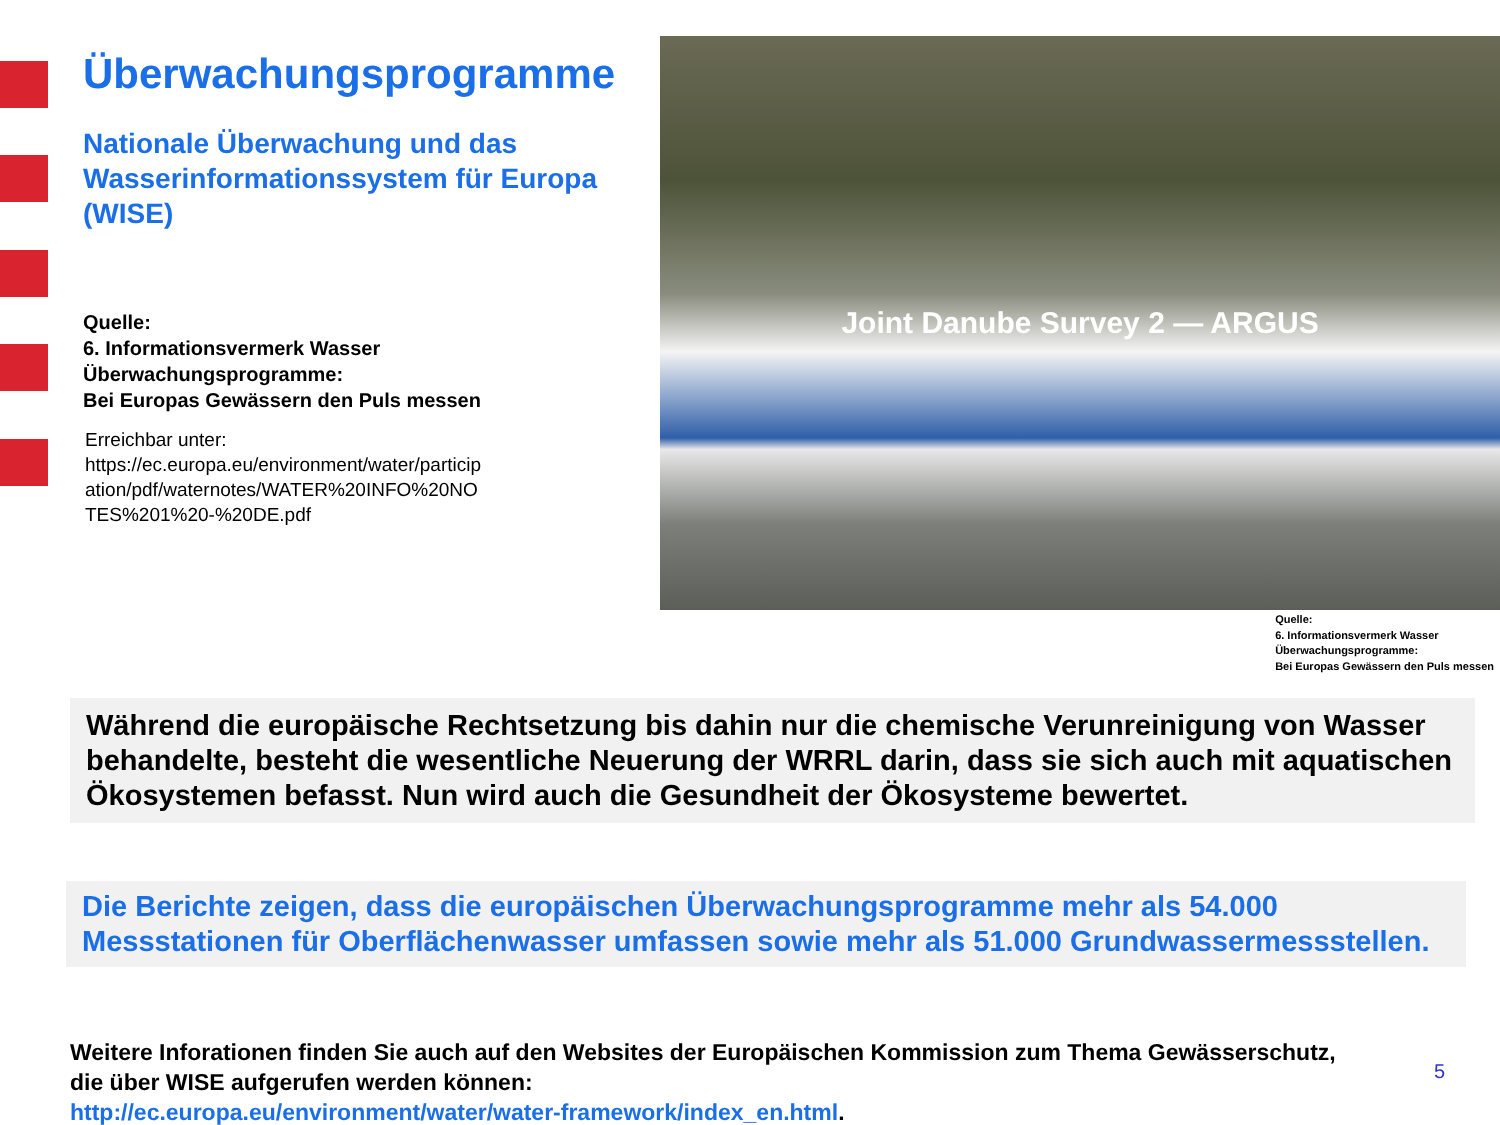Überwachungsprogramme
Nationale Überwachung und das Wasserinformationssystem für Europa (WISE)
Quelle:
6. Informationsvermerk Wasser
Überwachungsprogramme:
Bei Europas Gewässern den Puls messen
Erreichbar unter:
https://ec.europa.eu/environment/water/particip
ation/pdf/waternotes/WATER%20INFO%20NO
TES%201%20-%20DE.pdf
Joint Danube Survey 2 — ARGUS
Quelle:
6. Informationsvermerk Wasser
Überwachungsprogramme:
Bei Europas Gewässern den Puls messen
Während die europäische Rechtsetzung bis dahin nur die chemische Verunreinigung von Wasser behandelte, besteht die wesentliche Neuerung der WRRL darin, dass sie sich auch mit aquatischen Ökosystemen befasst. Nun wird auch die Gesundheit der Ökosysteme bewertet.
Die Berichte zeigen, dass die europäischen Überwachungsprogramme mehr als 54.000 Messstationen für Oberflächenwasser umfassen sowie mehr als 51.000 Grundwassermessstellen.
Weitere Inforationen finden Sie auch auf den Websites der Europäischen Kommission zum Thema Gewässerschutz, die über WISE aufgerufen werden können:
http://ec.europa.eu/environment/water/water-framework/index_en.html.
5